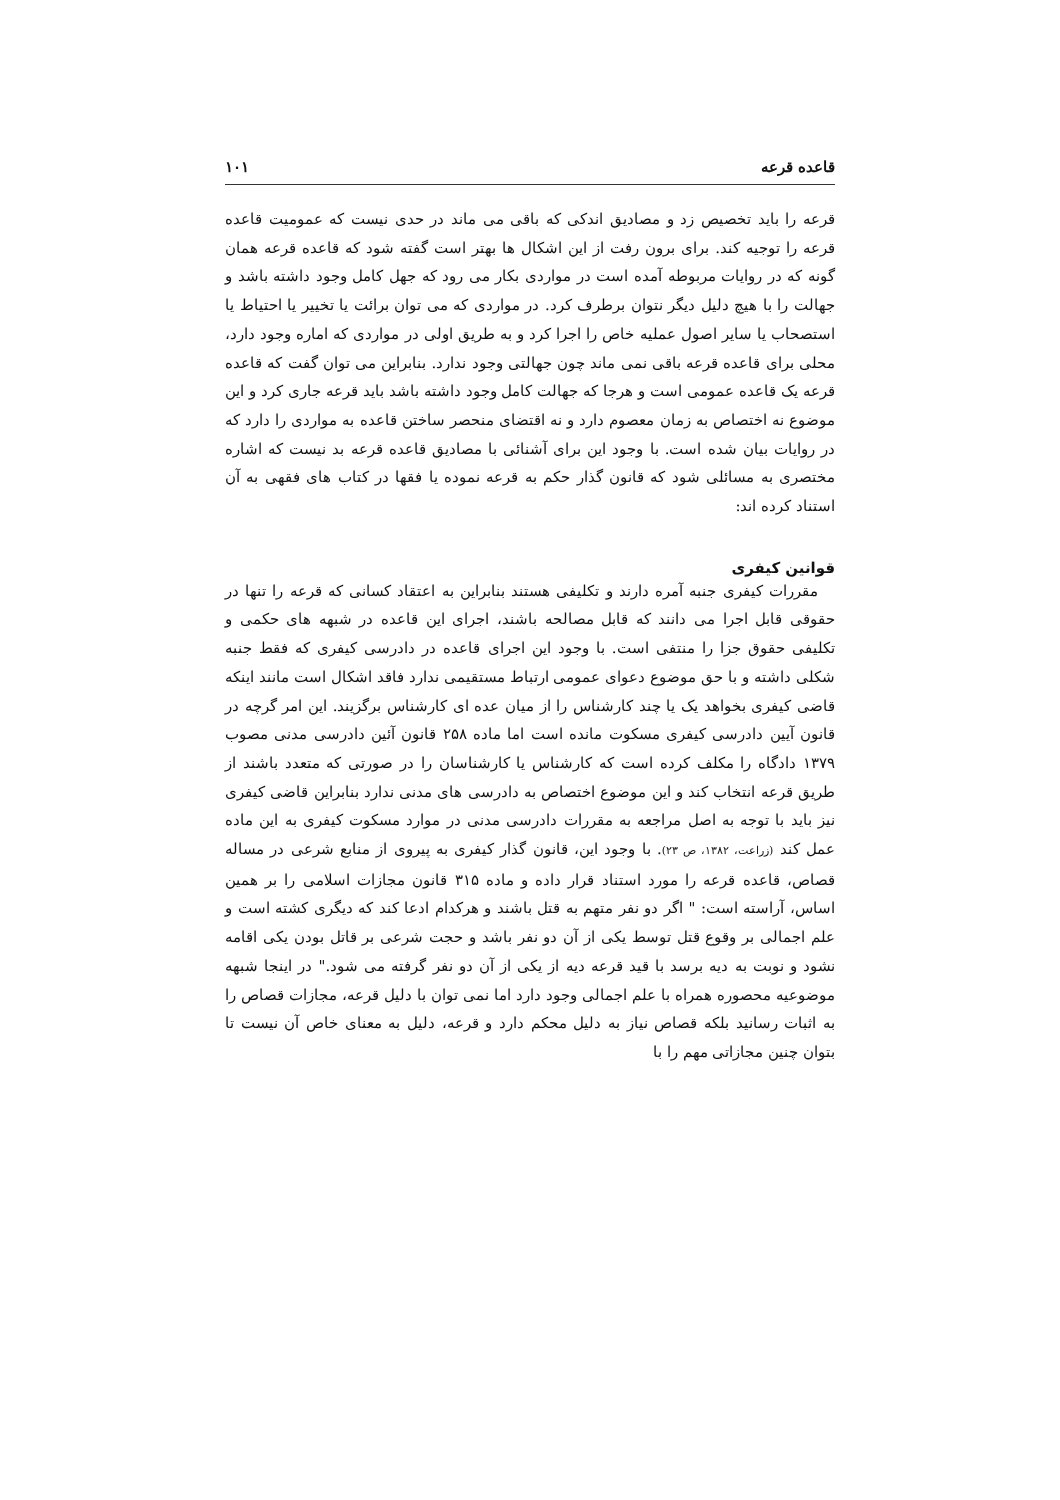قاعده قرعه ۱۰۱
قرعه را باید تخصیص زد و مصادیق اندکی که باقی می ماند در حدی نیست که عمومیت قاعده قرعه را توجیه کند. برای برون رفت از این اشکال ها بهتر است گفته شود که قاعده قرعه همان گونه که در روایات مربوطه آمده است در مواردی بکار می رود که جهل کامل وجود داشته باشد و جهالت را با هیچ دلیل دیگر نتوان برطرف کرد. در مواردی که می توان برائت یا تخییر یا احتیاط یا استصحاب یا سایر اصول عملیه خاص را اجرا کرد و به طریق اولی در مواردی که اماره وجود دارد، محلی برای قاعده قرعه باقی نمی ماند چون جهالتی وجود ندارد. بنابراین می توان گفت که قاعده قرعه یک قاعده عمومی است و هرجا که جهالت کامل وجود داشته باشد باید قرعه جاری کرد و این موضوع نه اختصاص به زمان معصوم دارد و نه اقتضای منحصر ساختن قاعده به مواردی را دارد که در روایات بیان شده است. با وجود این برای آشنائی با مصادیق قاعده قرعه بد نیست که اشاره مختصری به مسائلی شود که قانون گذار حکم به قرعه نموده یا فقها در کتاب های فقهی به آن استناد کرده اند:
قوانین کیفری
مقررات کیفری جنبه آمره دارند و تکلیفی هستند بنابراین به اعتقاد کسانی که قرعه را تنها در حقوقی قابل اجرا می دانند که قابل مصالحه باشند، اجرای این قاعده در شبهه های حکمی و تکلیفی حقوق جزا را منتفی است. با وجود این اجرای قاعده در دادرسی کیفری که فقط جنبه شکلی داشته و با حق موضوع دعوای عمومی ارتباط مستقیمی ندارد فاقد اشکال است مانند اینکه قاضی کیفری بخواهد یک یا چند کارشناس را از میان عده ای کارشناس برگزیند. این امر گرچه در قانون آیین دادرسی کیفری مسکوت مانده است اما ماده ۲۵۸ قانون آئین دادرسی مدنی مصوب ۱۳۷۹ دادگاه را مکلف کرده است که کارشناس یا کارشناسان را در صورتی که متعدد باشند از طریق قرعه انتخاب کند و این موضوع اختصاص به دادرسی های مدنی ندارد بنابراین قاضی کیفری نیز باید با توجه به اصل مراجعه به مقررات دادرسی مدنی در موارد مسکوت کیفری به این ماده عمل کند (زراعت، ۱۳۸۲، ص ۲۳). با وجود این، قانون گذار کیفری به پیروی از منابع شرعی در مساله قصاص، قاعده قرعه را مورد استناد قرار داده و ماده ۳۱۵ قانون مجازات اسلامی را بر همین اساس، آراسته است: " اگر دو نفر متهم به قتل باشند و هرکدام ادعا کند که دیگری کشته است و علم اجمالی بر وقوع قتل توسط یکی از آن دو نفر باشد و حجت شرعی بر قاتل بودن یکی اقامه نشود و نوبت به دیه برسد با قید قرعه دیه از یکی از آن دو نفر گرفته می شود." در اینجا شبهه موضوعیه محصوره همراه با علم اجمالی وجود دارد اما نمی توان با دلیل قرعه، مجازات قصاص را به اثبات رسانید بلکه قصاص نیاز به دلیل محکم دارد و قرعه، دلیل به معنای خاص آن نیست تا بتوان چنین مجازاتی مهم را با